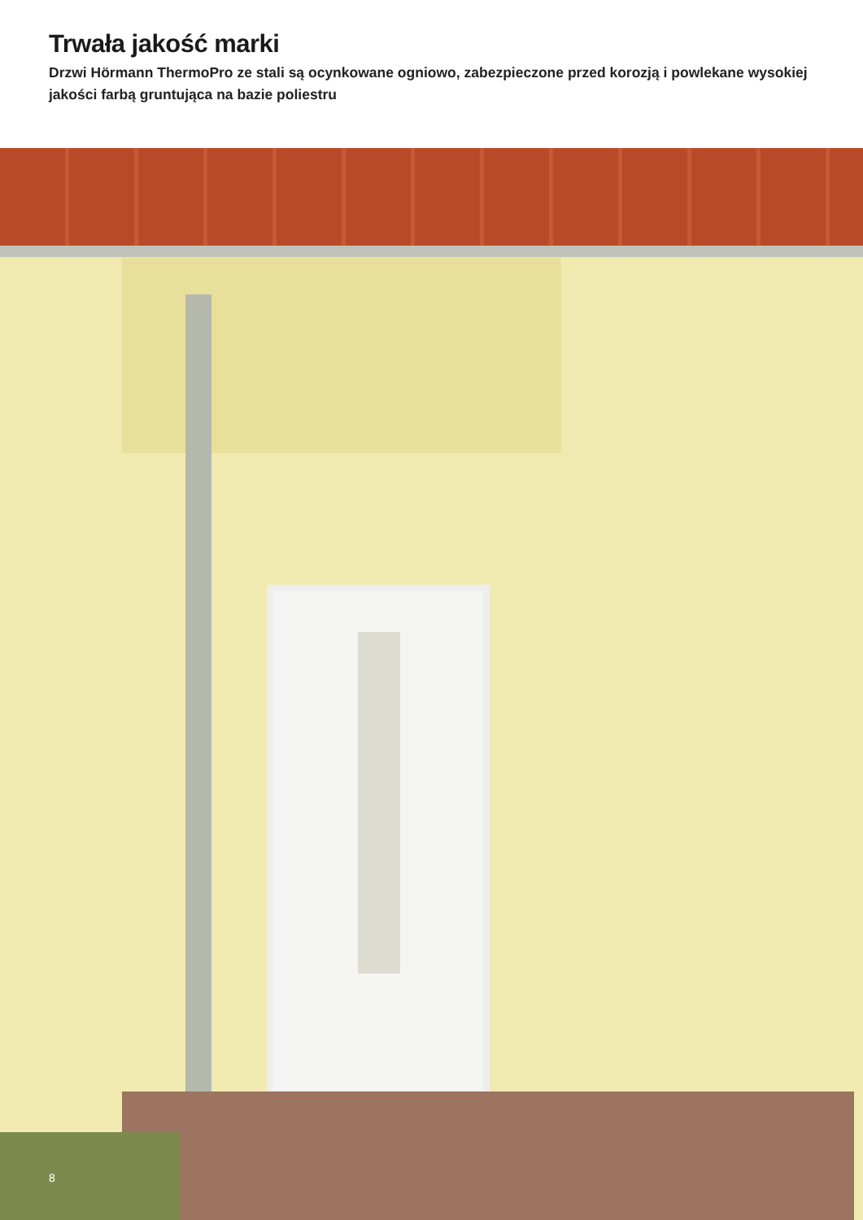Trwała jakość marki
Drzwi Hörmann ThermoPro ze stali są ocynkowane ogniowo, zabezpieczone przed korozją i powlekane wysokiej jakości farbą gruntująca na bazie poliestru
8